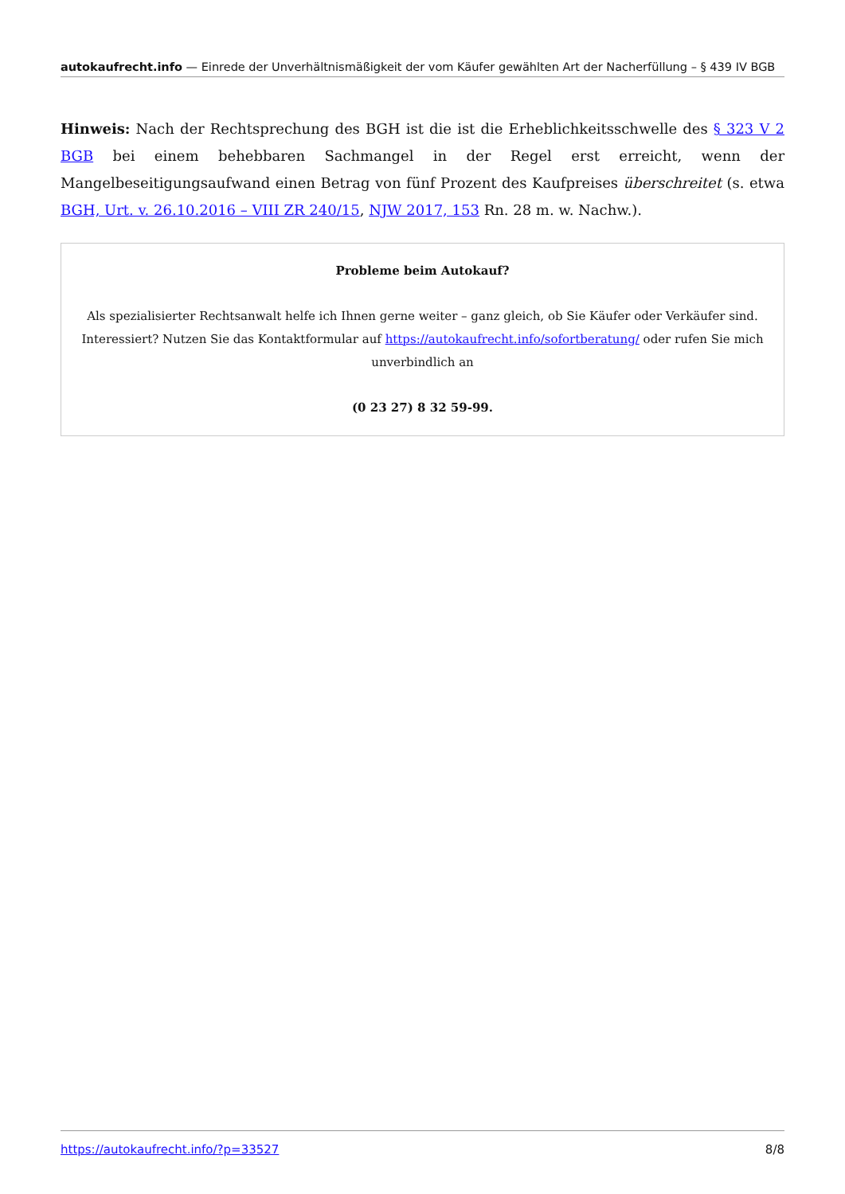autokaufrecht.info — Einrede der Unverhältnismäßigkeit der vom Käufer gewählten Art der Nacherfüllung – § 439 IV BGB
Hinweis: Nach der Rechtsprechung des BGH ist die ist die Erheblichkeitsschwelle des § 323 V 2 BGB bei einem behebbaren Sachmangel in der Regel erst erreicht, wenn der Mangelbeseitigungsaufwand einen Betrag von fünf Prozent des Kaufpreises überschreitet (s. etwa BGH, Urt. v. 26.10.2016 – VIII ZR 240/15, NJW 2017, 153 Rn. 28 m. w. Nachw.).
Probleme beim Autokauf?
Als spezialisierter Rechtsanwalt helfe ich Ihnen gerne weiter – ganz gleich, ob Sie Käufer oder Verkäufer sind. Interessiert? Nutzen Sie das Kontaktformular auf https://autokaufrecht.info/sofortberatung/ oder rufen Sie mich unverbindlich an
(0 23 27) 8 32 59-99.
https://autokaufrecht.info/?p=33527 8/8